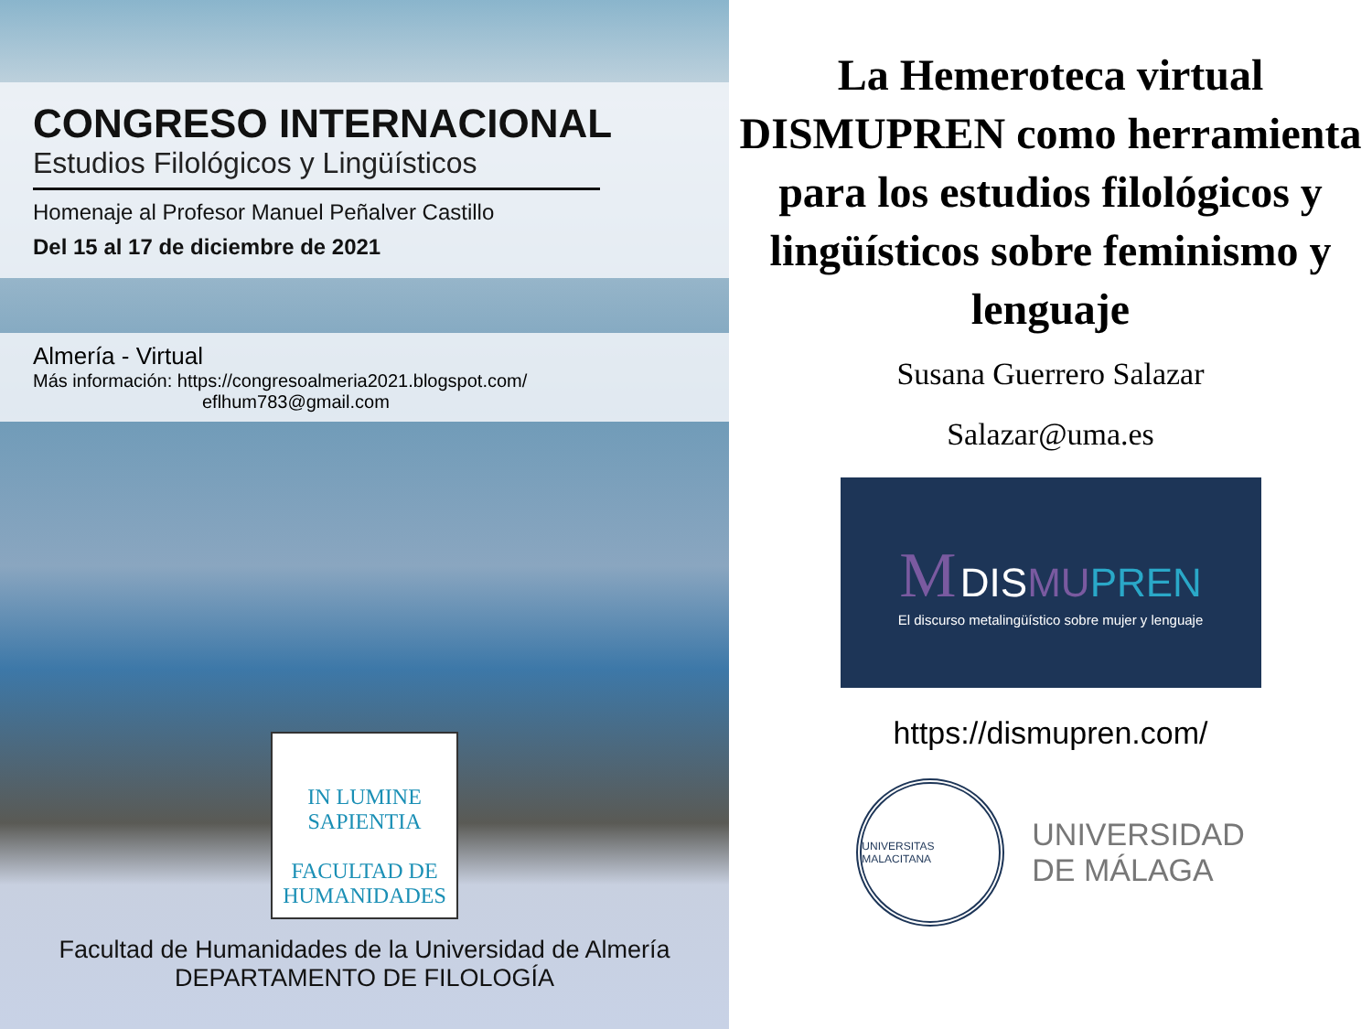CONGRESO INTERNACIONAL
Estudios Filológicos y Lingüísticos
Homenaje al Profesor Manuel Peñalver Castillo
Del 15 al 17 de diciembre de 2021
Almería - Virtual
Más información: https://congresoalmeria2021.blogspot.com/
eflhum783@gmail.com
IN LUMINE SAPIENTIA
FACULTAD DE HUMANIDADES
Facultad de Humanidades de la Universidad de Almería
DEPARTAMENTO DE FILOLOGÍA
La Hemeroteca virtual DISMUPREN como herramienta para los estudios filológicos y lingüísticos sobre feminismo y lenguaje
Susana Guerrero Salazar
Salazar@uma.es
M DISMU PREN
El discurso metalingüístico sobre mujer y lenguaje
https://dismupren.com/
UNIVERSITAS MALACITANA
UNIVERSIDAD
DE MÁLAGA